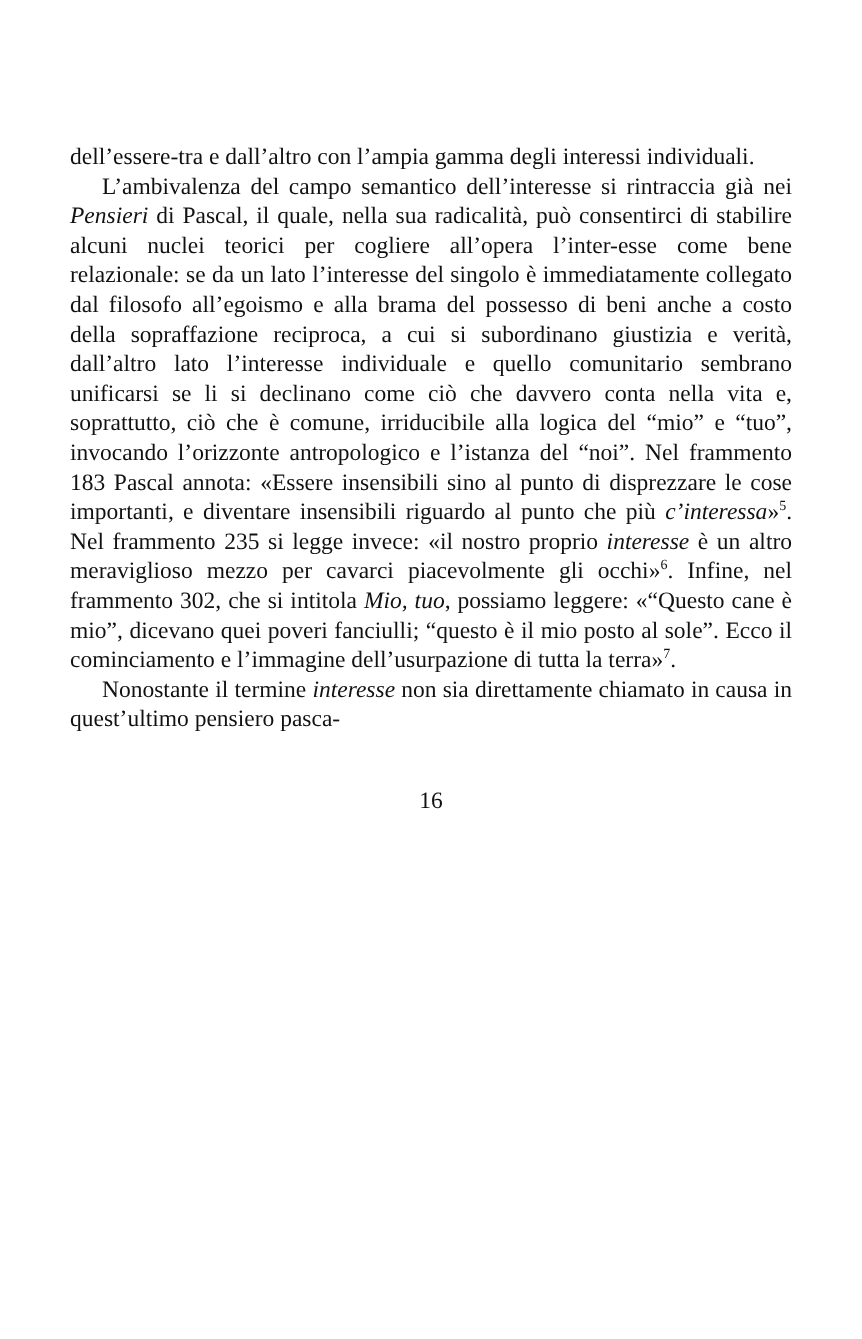dell’essere-tra e dall’altro con l’ampia gamma degli interessi individuali.
L’ambivalenza del campo semantico dell’interesse si rintraccia già nei Pensieri di Pascal, il quale, nella sua radicalità, può consentirci di stabilire alcuni nuclei teorici per cogliere all’opera l’inter-esse come bene relazionale: se da un lato l’interesse del singolo è immediatamente collegato dal filosofo all’egoismo e alla brama del possesso di beni anche a costo della sopraffazione reciproca, a cui si subordinano giustizia e verità, dall’altro lato l’interesse individuale e quello comunitario sembrano unificarsi se li si declinano come ciò che davvero conta nella vita e, soprattutto, ciò che è comune, irriducibile alla logica del “mio” e “tuo”, invocando l’orizzonte antropologico e l’istanza del “noi”. Nel frammento 183 Pascal annota: «Essere insensibili sino al punto di disprezzare le cose importanti, e diventare insensibili riguardo al punto che più c’interessa»<sup>5</sup>. Nel frammento 235 si legge invece: «il nostro proprio interesse è un altro meraviglioso mezzo per cavarci piacevolmente gli occhi»<sup>6</sup>. Infine, nel frammento 302, che si intitola Mio, tuo, possiamo leggere: «“Questo cane è mio”, dicevano quei poveri fanciulli; “questo è il mio posto al sole”. Ecco il cominciamento e l’immagine dell’usurpazione di tutta la terra»<sup>7</sup>.
Nonostante il termine interesse non sia direttamente chiamato in causa in quest’ultimo pensiero pasca-
16